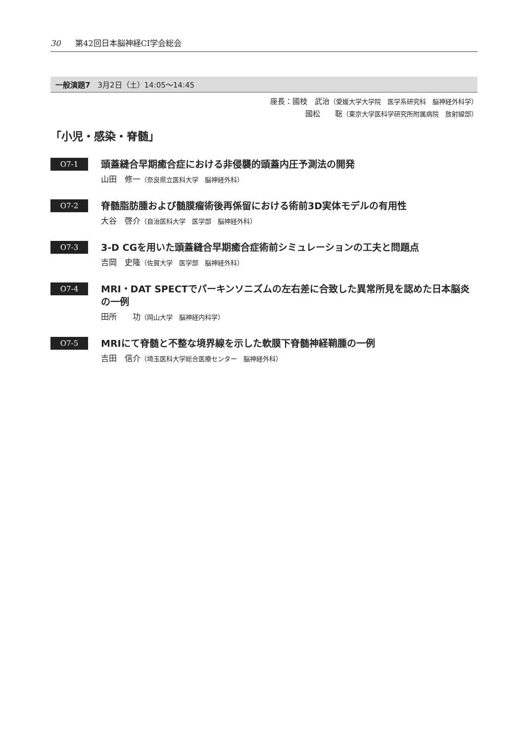30 第42回日本脳神経CI学会総会
一般演題7　3月2日（土）14:05～14:45
座長：國枝　武治（愛媛大学大学院　医学系研究科　脳神経外科学）
國松　　聡（東京大学医科学研究所附属病院　放射線部）
「小児・感染・脊髄」
O7-1
頭蓋縫合早期癒合症における非侵襲的頭蓋内圧予測法の開発
山田　修一（奈良県立医科大学　脳神経外科）
O7-2
脊髄脂肪腫および髄膜瘤術後再係留における術前3D実体モデルの有用性
大谷　啓介（自治医科大学　医学部　脳神経外科）
O7-3
3-D CGを用いた頭蓋縫合早期癒合症術前シミュレーションの工夫と問題点
吉岡　史隆（佐賀大学　医学部　脳神経外科）
O7-4
MRI・DAT SPECTでパーキンソニズムの左右差に合致した異常所見を認めた日本脳炎の一例
田所　　功（岡山大学　脳神経内科学）
O7-5
MRIにて脊髄と不整な境界線を示した軟膜下脊髄神経鞘腫の一例
吉田　信介（埼玉医科大学総合医療センター　脳神経外科）